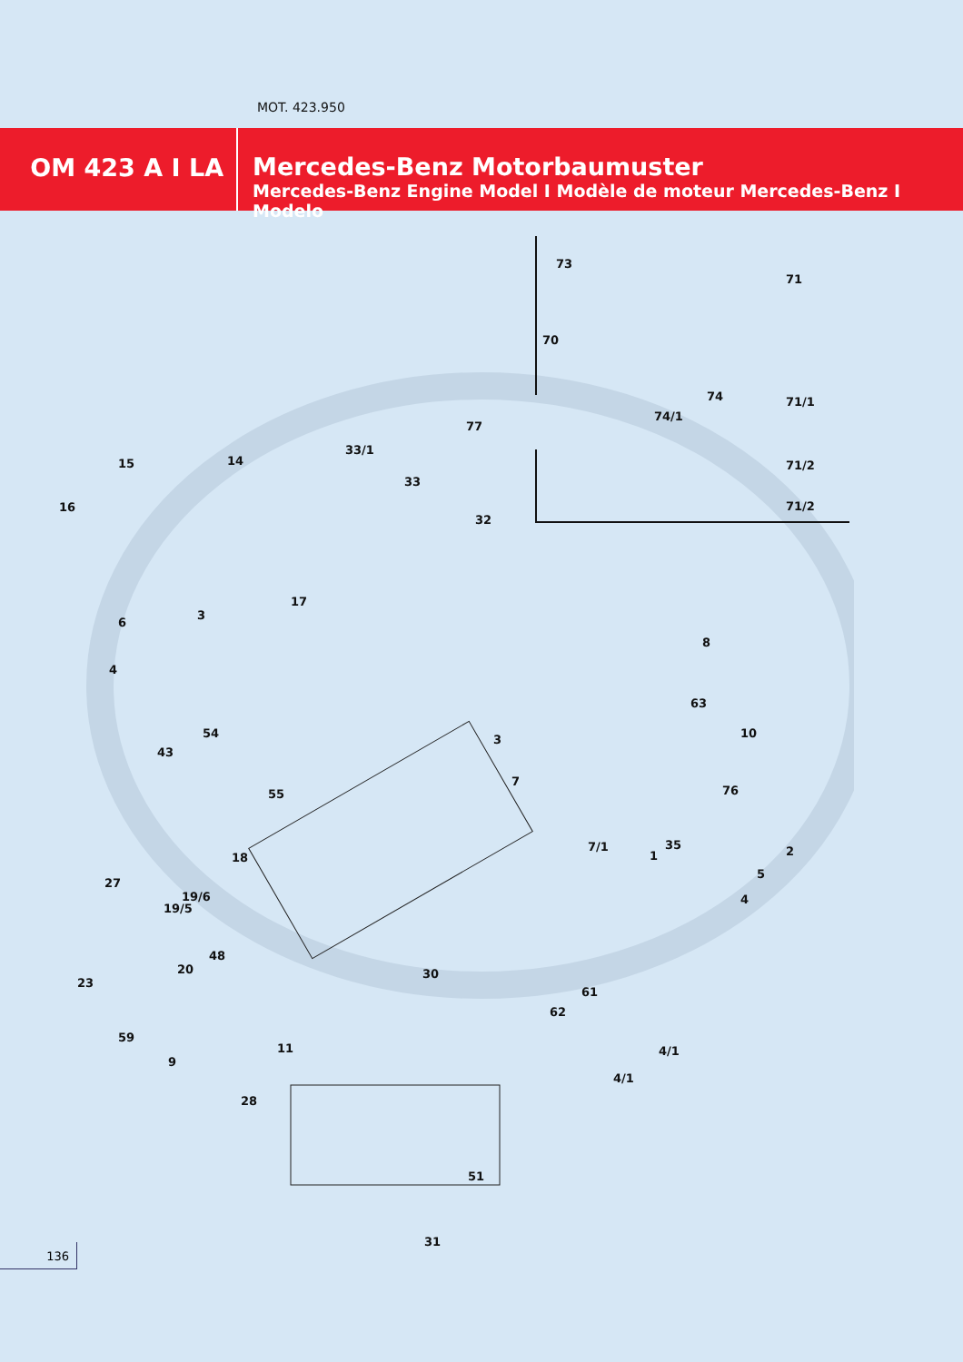MOT. 423.950
OM 423 A I LA
Mercedes-Benz Motorbaumuster
Mercedes-Benz Engine Model I Modèle de moteur Mercedes-Benz I Modelo
73
71
70
74
74/1
71/1
77
71/2
71/2
33/1
15 14
33
16
32
17
6
3
8
4
63
54 10 3
43
7
55 76
7/1 35 2 18 1
5
27
19/6
19/5
4
48
23
20 30
61
62
59
4/1 11
9
4/1
28
51
31
136